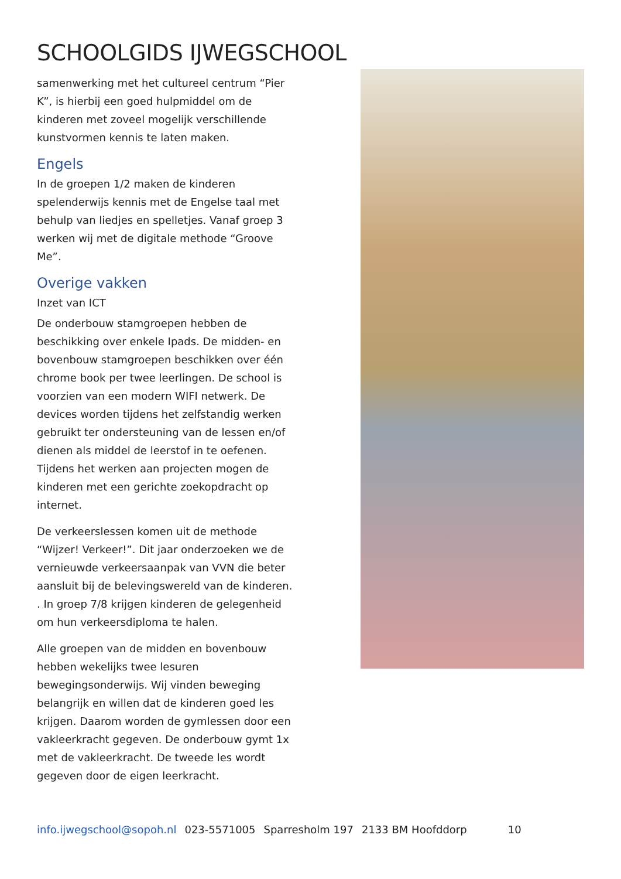SCHOOLGIDS IJWEGSCHOOL
samenwerking met het cultureel centrum “Pier K”, is hierbij een goed hulpmiddel om de kinderen met zoveel mogelijk verschillende kunstvormen kennis te laten maken.
Engels
In de groepen 1/2 maken de kinderen spelenderwijs kennis met de Engelse taal met behulp van liedjes en spelletjes. Vanaf groep 3 werken wij met de digitale methode “Groove Me”.
Overige vakken
Inzet van ICT
De onderbouw stamgroepen hebben de beschikking over enkele Ipads. De midden- en bovenbouw stamgroepen beschikken over één chrome book per twee leerlingen. De school is voorzien van een modern WIFI netwerk. De devices worden tijdens het zelfstandig werken gebruikt ter ondersteuning van de lessen en/of dienen als middel de leerstof in te oefenen. Tijdens het werken aan projecten mogen de kinderen met een gerichte zoekopdracht op internet.
De verkeerslessen komen uit de methode “Wijzer! Verkeer!”. Dit jaar onderzoeken we de vernieuwde verkeersaanpak van VVN die beter aansluit bij de belevingswereld van de kinderen. . In groep 7/8 krijgen kinderen de gelegenheid om hun verkeersdiploma te halen.
Alle groepen van de midden en bovenbouw hebben wekelijks twee lesuren bewegingsonderwijs. Wij vinden beweging belangrijk en willen dat de kinderen goed les krijgen. Daarom worden de gymlessen door een vakleerkracht gegeven. De onderbouw gymt 1x met de vakleerkracht. De tweede les wordt gegeven door de eigen leerkracht.
info.ijwegschool@sopoh.nl 023-5571005 Sparresholm 197 2133 BM Hoofddorp 10